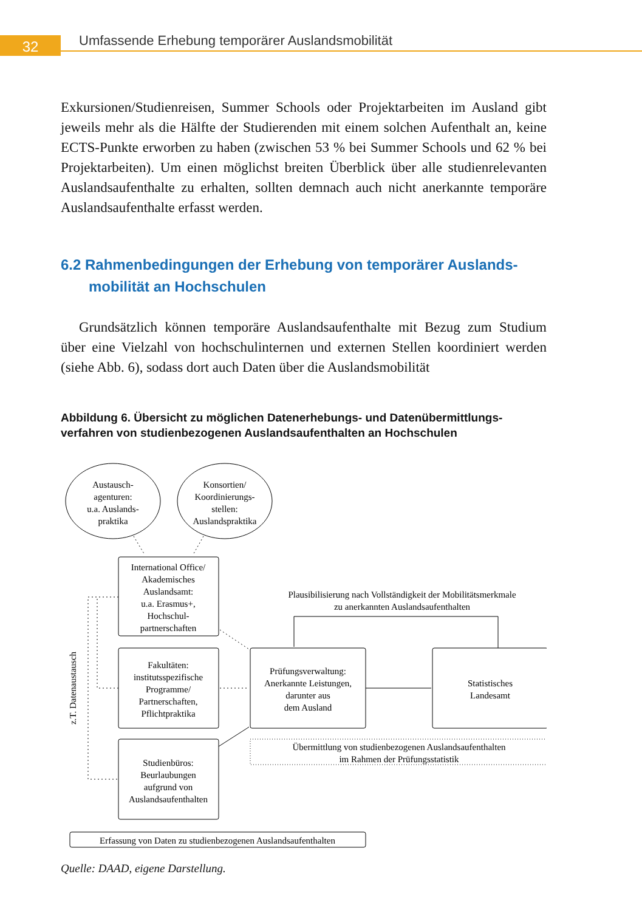32
Umfassende Erhebung temporärer Auslandsmobilität
Exkursionen/Studienreisen, Summer Schools oder Projektarbeiten im Ausland gibt jeweils mehr als die Hälfte der Studierenden mit einem solchen Aufenthalt an, keine ECTS-Punkte erworben zu haben (zwischen 53 % bei Summer Schools und 62 % bei Projektarbeiten). Um einen möglichst breiten Überblick über alle studienrelevanten Auslandsaufenthalte zu erhalten, sollten demnach auch nicht anerkannte temporäre Auslandsaufenthalte erfasst werden.
6.2 Rahmenbedingungen der Erhebung von temporärer Auslands­mobilität an Hochschulen
Grundsätzlich können temporäre Auslandsaufenthalte mit Bezug zum Studium über eine Vielzahl von hochschulinternen und externen Stellen koordiniert werden (siehe Abb. 6), sodass dort auch Daten über die Auslandsmobilität
Abbildung 6. Übersicht zu möglichen Datenerhebungs- und Datenübermittlungs­verfahren von studienbezogenen Auslandsaufenthalten an Hochschulen
Austausch-
agenturen:
u.a. Auslands-
praktika
Konsortien/
Koordinierungs-
stellen:
Auslandspraktika
International Office/
Akademisches
Auslandsamt:
u.a. Erasmus+,
Hochschul-
partnerschaften
Fakultäten:
institutsspezifische
Programme/
Partnerschaften,
Pflichtpraktika
Studienbüros:
Beurlaubungen
aufgrund von
Auslandsaufenthalten
Prüfungsverwaltung:
Anerkannte Leistungen,
darunter aus
dem Ausland
Statistisches
Landesamt
Plausibilisierung nach Vollständigkeit der Mobilitätsmerkmale
zu anerkannten Auslandsaufenthalten
Übermittlung von studienbezogenen Auslandsaufenthalten
im Rahmen der Prüfungsstatistik
Erfassung von Daten zu studienbezogenen Auslandsaufenthalten
z.T. Datenaustausch
Quelle: DAAD, eigene Darstellung.